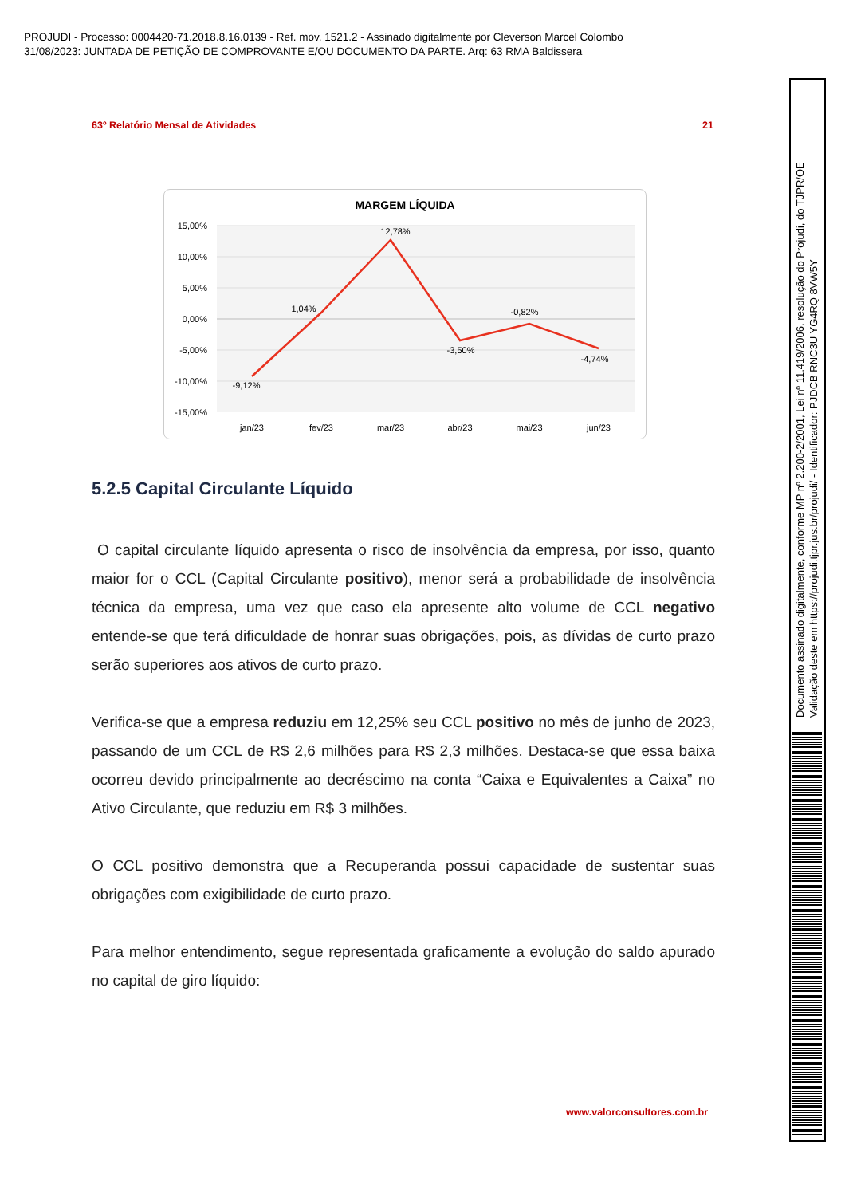PROJUDI - Processo: 0004420-71.2018.8.16.0139 - Ref. mov. 1521.2 - Assinado digitalmente por Cleverson Marcel Colombo
31/08/2023: JUNTADA DE PETIÇÃO DE COMPROVANTE E/OU DOCUMENTO DA PARTE. Arq: 63 RMA Baldissera
63º Relatório Mensal de Atividades 21
MARGEM LÍQUIDA
15,00%
10,00%
5,00%
0,00%
-5,00%
-10,00%
-15,00%
-9,12%
1,04%
12,78%
-3,50%
-0,82%
-4,74%
jan/23
fev/23
mar/23
abr/23
mai/23
jun/23
5.2.5 Capital Circulante Líquido
O capital circulante líquido apresenta o risco de insolvência da empresa, por isso, quanto maior for o CCL (Capital Circulante positivo), menor será a probabilidade de insolvência técnica da empresa, uma vez que caso ela apresente alto volume de CCL negativo entende-se que terá dificuldade de honrar suas obrigações, pois, as dívidas de curto prazo serão superiores aos ativos de curto prazo.
Verifica-se que a empresa reduziu em 12,25% seu CCL positivo no mês de junho de 2023, passando de um CCL de R$ 2,6 milhões para R$ 2,3 milhões. Destaca-se que essa baixa ocorreu devido principalmente ao decréscimo na conta “Caixa e Equivalentes a Caixa” no Ativo Circulante, que reduziu em R$ 3 milhões.
O CCL positivo demonstra que a Recuperanda possui capacidade de sustentar suas obrigações com exigibilidade de curto prazo.
Para melhor entendimento, segue representada graficamente a evolução do saldo apurado no capital de giro líquido:
www.valorconsultores.com.br
Documento assinado digitalmente, conforme MP nº 2.200-2/2001, Lei nº 11.419/2006, resolução do Projudi, do TJPR/OE
Validação deste em https://projudi.tjpr.jus.br/projudi/ - Identificador: PJDCB RNC3U YG4RQ 8VW5Y